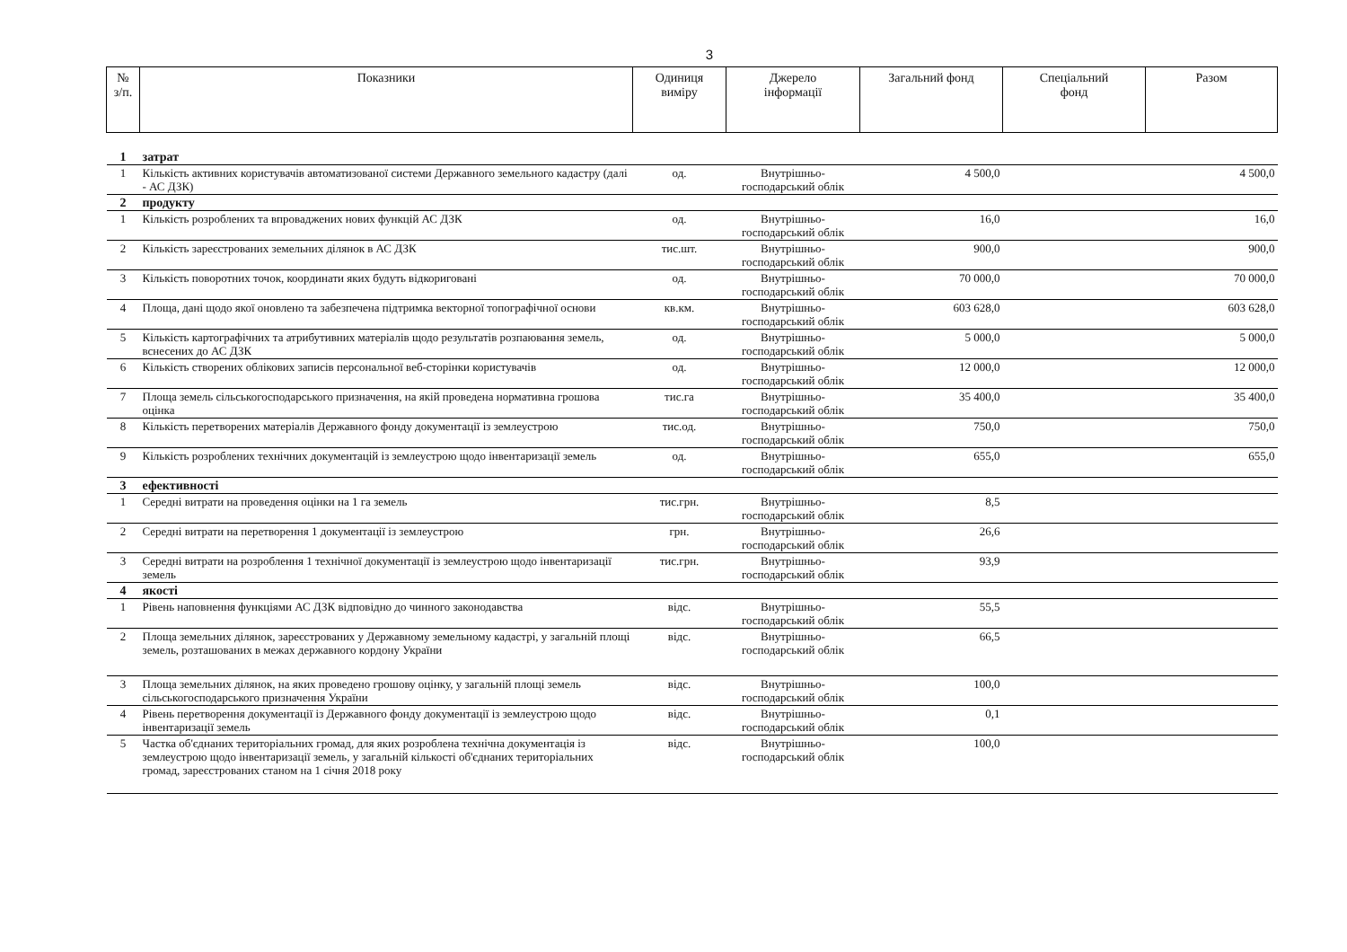3
| № з/п. | Показники | Одиниця виміру | Джерело інформації | Загальний фонд | Спеціальний фонд | Разом |
| --- | --- | --- | --- | --- | --- | --- |
| 1 | затрат | | | | | |
| 1 | Кількість активних користувачів автоматизованої системи Державного земельного кадастру (далі - АС ДЗК) | од. | Внутрішньо-господарський облік | 4 500,0 | | 4 500,0 |
| 2 | продукту | | | | | |
| 1 | Кількість розроблених та впроваджених нових функцій АС ДЗК | од. | Внутрішньо-господарський облік | 16,0 | | 16,0 |
| 2 | Кількість зареєстрованих земельних ділянок в АС ДЗК | тис.шт. | Внутрішньо-господарський облік | 900,0 | | 900,0 |
| 3 | Кількість поворотних точок, координати яких будуть відкориговані | од. | Внутрішньо-господарський облік | 70 000,0 | | 70 000,0 |
| 4 | Площа, дані щодо якої оновлено та забезпечена підтримка векторної топографічної основи | кв.км. | Внутрішньо-господарський облік | 603 628,0 | | 603 628,0 |
| 5 | Кількість картографічних та атрибутивних матеріалів щодо результатів розпаювання земель, вснесених до АС ДЗК | од. | Внутрішньо-господарський облік | 5 000,0 | | 5 000,0 |
| 6 | Кількість створених облікових записів персональної веб-сторінки користувачів | од. | Внутрішньо-господарський облік | 12 000,0 | | 12 000,0 |
| 7 | Площа земель сільськогосподарського призначення, на якій проведена нормативна грошова оцінка | тис.га | Внутрішньо-господарський облік | 35 400,0 | | 35 400,0 |
| 8 | Кількість перетворених матеріалів Державного фонду документації із землеустрою | тис.од. | Внутрішньо-господарський облік | 750,0 | | 750,0 |
| 9 | Кількість розроблених технічних документацій із землеустрою щодо інвентаризації земель | од. | Внутрішньо-господарський облік | 655,0 | | 655,0 |
| 3 | ефективності | | | | | |
| 1 | Середні витрати на проведення оцінки на 1 га земель | тис.грн. | Внутрішньо-господарський облік | 8,5 | | |
| 2 | Середні витрати на перетворення 1 документації із землеустрою | грн. | Внутрішньо-господарський облік | 26,6 | | |
| 3 | Середні витрати на розроблення 1 технічної документації із землеустрою щодо інвентаризації земель | тис.грн. | Внутрішньо-господарський облік | 93,9 | | |
| 4 | якості | | | | | |
| 1 | Рівень наповнення функціями АС ДЗК відповідно до чинного законодавства | відс. | Внутрішньо-господарський облік | 55,5 | | |
| 2 | Площа земельних ділянок, зареєстрованих у Державному земельному кадастрі, у загальній площі земель, розташованих в межах державного кордону України | відс. | Внутрішньо-господарський облік | 66,5 | | |
| 3 | Площа земельних ділянок, на яких проведено грошову оцінку, у загальній площі земель сільськогосподарського призначення України | відс. | Внутрішньо-господарський облік | 100,0 | | |
| 4 | Рівень перетворення документації із Державного фонду документації із землеустрою щодо інвентаризації земель | відс. | Внутрішньо-господарський облік | 0,1 | | |
| 5 | Частка об'єднаних територіальних громад, для яких розроблена технічна документація із землеустрою щодо інвентаризації земель, у загальній кількості об'єднаних територіальних громад, зареєстрованих станом на 1 січня 2018 року | відс. | Внутрішньо-господарський облік | 100,0 | | |